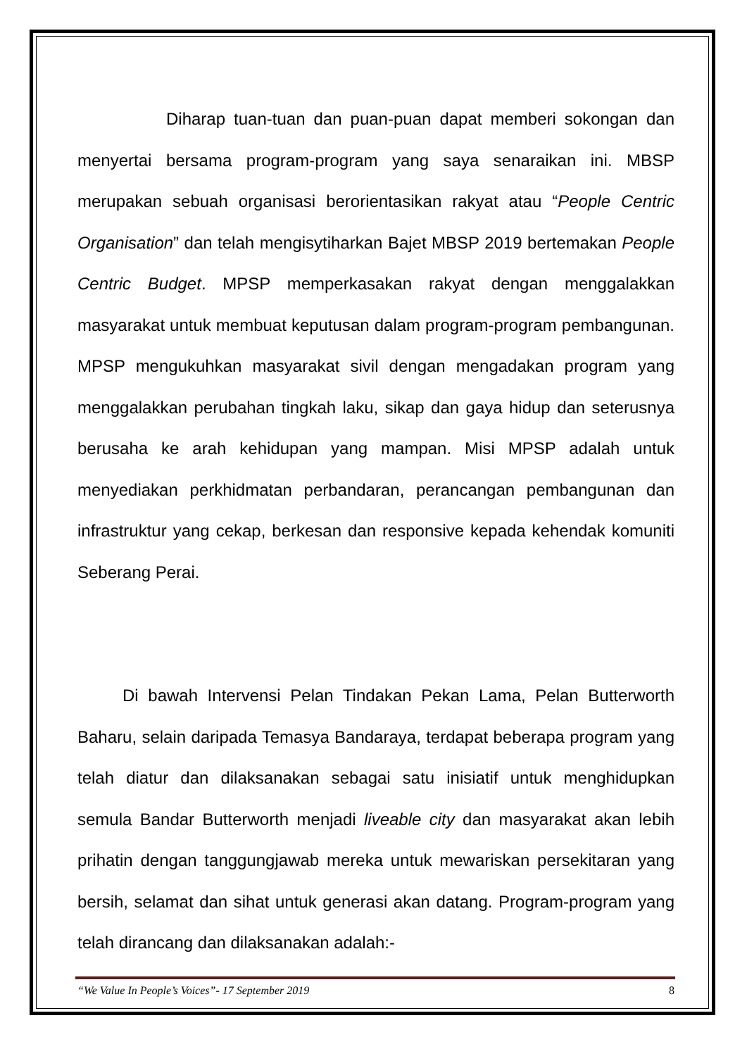Diharap tuan-tuan dan puan-puan dapat memberi sokongan dan menyertai bersama program-program yang saya senaraikan ini. MBSP merupakan sebuah organisasi berorientasikan rakyat atau “People Centric Organisation” dan telah mengisytiharkan Bajet MBSP 2019 bertemakan People Centric Budget. MPSP memperkasakan rakyat dengan menggalakkan masyarakat untuk membuat keputusan dalam program-program pembangunan. MPSP mengukuhkan masyarakat sivil dengan mengadakan program yang menggalakkan perubahan tingkah laku, sikap dan gaya hidup dan seterusnya berusaha ke arah kehidupan yang mampan. Misi MPSP adalah untuk menyediakan perkhidmatan perbandaran, perancangan pembangunan dan infrastruktur yang cekap, berkesan dan responsive kepada kehendak komuniti Seberang Perai.
Di bawah Intervensi Pelan Tindakan Pekan Lama, Pelan Butterworth Baharu, selain daripada Temasya Bandaraya, terdapat beberapa program yang telah diatur dan dilaksanakan sebagai satu inisiatif untuk menghidupkan semula Bandar Butterworth menjadi liveable city dan masyarakat akan lebih prihatin dengan tanggungjawab mereka untuk mewariskan persekitaran yang bersih, selamat dan sihat untuk generasi akan datang. Program-program yang telah dirancang dan dilaksanakan adalah:-
“We Value In People’s Voices”- 17 September 2019 8